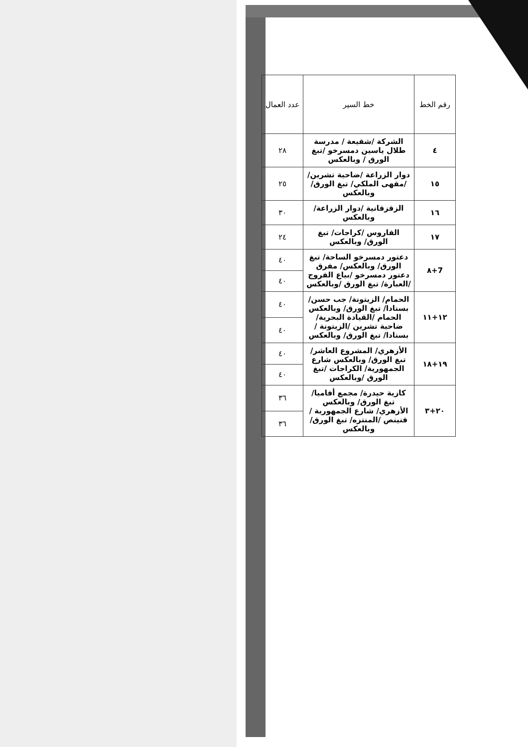| رقم الخط | خط السير | عدد العمال |
| --- | --- | --- |
| ٤ | الشركة /شقيعة / مدرسة طلال ياسين دمسرخو /تبغ الورق / وبالعكس | ٢٨ |
| ١٥ | دوار الزراعة /ضاحية تشرين/ /مقهى الملكي/ تبغ الورق/ وبالعكس | ٢٥ |
| ١٦ | الزقزقانية /دوار الزراعة/ وبالعكس | ٣٠ |
| ١٧ | الفاروس /كراجات/ تبغ الورق/ وبالعكس | ٢٤ |
| 7+٨ | دعتور دمسرخو الساحة/ تبغ الورق/ وبالعكس/ مفرق دعتور دمسرخو /بياع الفروج /العبارة/ تبغ الورق /وبالعكس | ٤٠ |
| | | ٤٠ |
| ١٢+١١ | الحمام/ الزيتونة/ جب حسن/ بسنادا/ تبغ الورق/ وبالعكس الحمام /القيادة البحرية/ ضاحية تشرين /الزيتونة /بسنادا/ تبغ الورق/ وبالعكس | ٤٠ |
| | | ٤٠ |
| ١٩+١٨ | الأزهري/ المشروع العاشر/ تبغ الورق/ وبالعكس شارع الجمهورية/ الكراجات /تبغ الورق /وبالعكس | ٤٠ |
| | | ٤٠ |
| ٢٠+٣ | كازية حيدرة/ مجمع أفاميا/ تبغ الورق/ وبالعكس الأزهري/ شارع الجمهورية /قنينص /المنتزه/ تبغ الورق/وبالعكس | ٣٦ |
| | | ٣٦ |